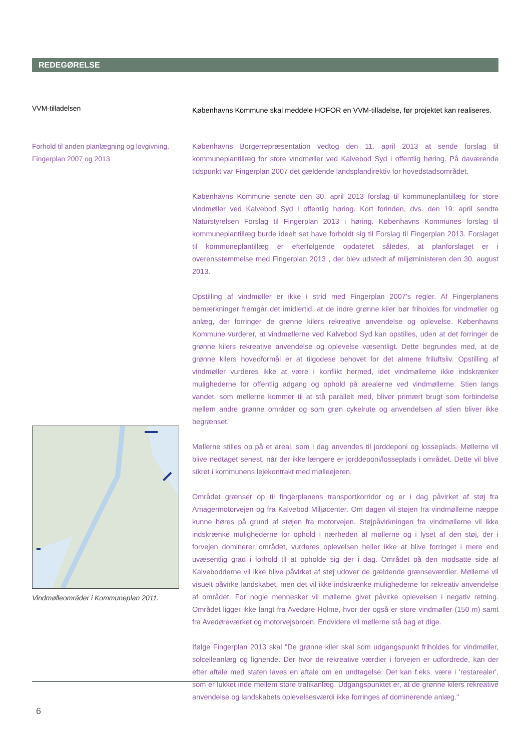REDEGØRELSE
VVM-tilladelsen
Københavns Kommune skal meddele HOFOR en VVM-tilladelse, før projektet kan realiseres.
Forhold til anden planlægning og lovgivning, Fingerplan 2007 og 2013
Vindmølleområder i Kommuneplan 2011.
Københavns Borgerrepræsentation vedtog den 11. april 2013 at sende forslag til kommuneplantillæg for store vindmøller ved Kalvebod Syd i offentlig høring. På daværende tidspunkt var Fingerplan 2007 det gældende landsplandirektiv for hovedstadsområdet.
Københavns Kommune sendte den 30. april 2013 forslag til kommuneplantillæg for store vindmøller ved Kalvebod Syd i offentlig høring. Kort forinden, dvs. den 19. april sendte Naturstyrelsen Forslag til Fingerplan 2013 i høring. Københavns Kommunes forslag til kommuneplantillæg burde ideelt set have forholdt sig til Forslag til Fingerplan 2013. Forslaget til kommuneplantillæg er efterfølgende opdateret således, at planforslaget er i overensstemmelse med Fingerplan 2013 , der blev udstedt af miljøministeren den 30. august 2013.
Opstilling af vindmøller er ikke i strid med Fingerplan 2007's regler. Af Fingerplanens bemærkninger fremgår det imidlertid, at de indre grønne kiler bør friholdes for vindmøller og anlæg, der forringer de grønne kilers rekreative anvendelse og oplevelse. Københavns Kommune vurderer, at vindmøllerne ved Kalvebod Syd kan opstilles, uden at det forringer de grønne kilers rekreative anvendelse og oplevelse væsentligt. Dette begrundes med, at de grønne kilers hovedformål er at tilgodese behovet for det almene friluftsliv. Opstilling af vindmøller vurderes ikke at være i konflikt hermed, idet vindmøllerne ikke indskrænker mulighederne for offentlig adgang og ophold på arealerne ved vindmøllerne. Stien langs vandet, som møllerne kommer til at stå parallelt med, bliver primært brugt som forbindelse mellem andre grønne områder og som grøn cykelrute og anvendelsen af stien bliver ikke begrænset.
Møllerne stilles op på et areal, som i dag anvendes til jorddeponi og losseplads. Møllerne vil blive nedtaget senest, når der ikke længere er jorddeponi/losseplads i området. Dette vil blive sikret i kommunens lejekontrakt med mølleejeren.
Området grænser op til fingerplanens transportkorridor og er i dag påvirket af støj fra Amagermotorvejen og fra Kalvebod Miljøcenter. Om dagen vil støjen fra vindmøllerne næppe kunne høres på grund af støjen fra motorvejen. Støjpåvirkningen fra vindmøllerne vil ikke indskrænke mulighederne for ophold i nærheden af møllerne og i lyset af den støj, der i forvejen dominerer området, vurderes oplevelsen heller ikke at blive forringet i mere end uvæsentlig grad i forhold til at opholde sig der i dag. Området på den modsatte side af Kalvebodderne vil ikke blive påvirket af støj udover de gældende grænseværdier. Møllerne vil visuelt påvirke landskabet, men det vil ikke indskrænke mulighederne for rekreativ anvendelse af området. For nogle mennesker vil møllerne givet påvirke oplevelsen i negativ retning. Området ligger ikke langt fra Avedøre Holme, hvor der også er store vindmøller (150 m) samt fra Avedøreværket og motorvejsbroen. Endvidere vil møllerne stå bag et dige.
Ifølge Fingerplan 2013 skal "De grønne kiler skal som udgangspunkt friholdes for vindmøller, solcelleanlæg og lignende. Der hvor de rekreative værdier i forvejen er udfordrede, kan der efter aftale med staten laves en aftale om en undtagelse. Det kan f.eks. være i 'restarealer', som er lukket inde mellem store trafikanlæg. Udgangspunktet er, at de grønne kilers rekreative anvendelse og landskabets oplevelsesværdi ikke forringes af dominerende anlæg."
6